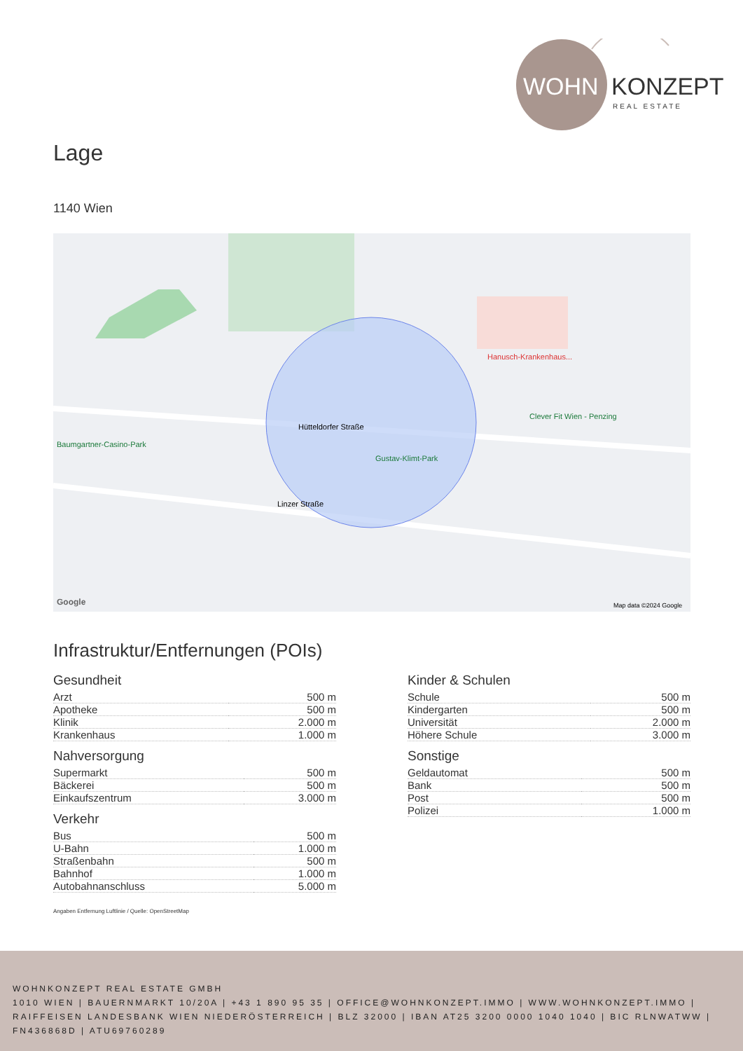WOHN
KONZEPT
REAL ESTATE
Lage
1140 Wien
Hütteldorfer Straße
Gustav-Klimt-Park
Hanusch-Krankenhaus...
Clever Fit Wien - Penzing
Baumgartner-Casino-Park
Linzer Straße
Google
Map data ©2024 Google
Infrastruktur/Entfernungen (POIs)
Gesundheit
| Arzt | 500 m |
| Apotheke | 500 m |
| Klinik | 2.000 m |
| Krankenhaus | 1.000 m |
Nahversorgung
| Supermarkt | 500 m |
| Bäckerei | 500 m |
| Einkaufszentrum | 3.000 m |
Verkehr
| Bus | 500 m |
| U-Bahn | 1.000 m |
| Straßenbahn | 500 m |
| Bahnhof | 1.000 m |
| Autobahnanschluss | 5.000 m |
Kinder & Schulen
| Schule | 500 m |
| Kindergarten | 500 m |
| Universität | 2.000 m |
| Höhere Schule | 3.000 m |
Sonstige
| Geldautomat | 500 m |
| Bank | 500 m |
| Post | 500 m |
| Polizei | 1.000 m |
Angaben Entfernung Luftlinie / Quelle: OpenStreetMap
WOHNKONZEPT REAL ESTATE GMBH
1010 WIEN | BAUERNMARKT 10/20A | +43 1 890 95 35 | OFFICE@WOHNKONZEPT.IMMO | WWW.WOHNKONZEPT.IMMO | RAIFFEISEN LANDESBANK WIEN NIEDERÖSTERREICH | BLZ 32000 | IBAN AT25 3200 0000 1040 1040 | BIC RLNWATWW | FN436868D | ATU69760289